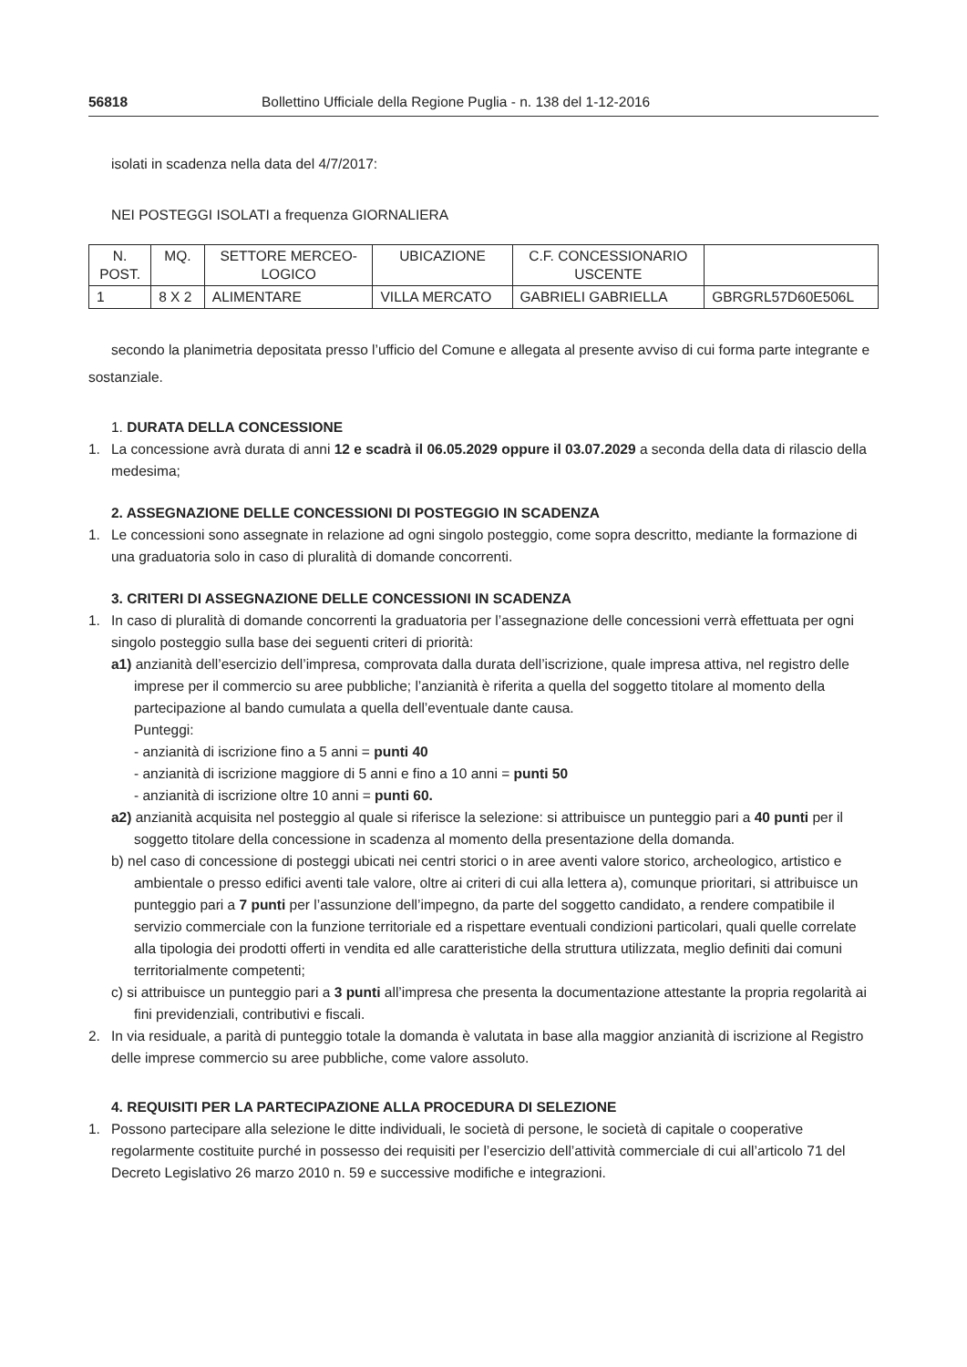56818 Bollettino Ufficiale della Regione Puglia - n. 138 del 1-12-2016
isolati in scadenza nella data del 4/7/2017:
NEI POSTEGGI ISOLATI a frequenza GIORNALIERA
| N. POST. | MQ. | SETTORE MERCEO- LOGICO | UBICAZIONE | C.F. CONCESSIONARIO USCENTE | |
| --- | --- | --- | --- | --- | --- |
| 1 | 8 X 2 | ALIMENTARE | VILLA MERCATO | GABRIELI GABRIELLA | GBRGRL57D60E506L |
secondo la planimetria depositata presso l’ufficio del Comune e allegata al presente avviso di cui forma parte integrante e sostanziale.
1. DURATA DELLA CONCESSIONE
1. La concessione avrà durata di anni 12 e scadrà il 06.05.2029 oppure il 03.07.2029 a seconda della data di rilascio della medesima;
2. ASSEGNAZIONE DELLE CONCESSIONI DI POSTEGGIO IN SCADENZA
1. Le concessioni sono assegnate in relazione ad ogni singolo posteggio, come sopra descritto, mediante la formazione di una graduatoria solo in caso di pluralità di domande concorrenti.
3. CRITERI DI ASSEGNAZIONE DELLE CONCESSIONI IN SCADENZA
1. In caso di pluralità di domande concorrenti la graduatoria per l’assegnazione delle concessioni verrà effettuata per ogni singolo posteggio sulla base dei seguenti criteri di priorità:
a1) anzianità dell’esercizio dell’impresa, comprovata dalla durata dell’iscrizione, quale impresa attiva, nel registro delle imprese per il commercio su aree pubbliche; l’anzianità è riferita a quella del soggetto titolare al momento della partecipazione al bando cumulata a quella dell’eventuale dante causa.
Punteggi:
- anzianità di iscrizione fino a 5 anni = punti 40
- anzianità di iscrizione maggiore di 5 anni e fino a 10 anni = punti 50
- anzianità di iscrizione oltre 10 anni = punti 60.
a2) anzianità acquisita nel posteggio al quale si riferisce la selezione: si attribuisce un punteggio pari a 40 punti per il soggetto titolare della concessione in scadenza al momento della presentazione della domanda.
b) nel caso di concessione di posteggi ubicati nei centri storici o in aree aventi valore storico, archeologico, artistico e ambientale o presso edifici aventi tale valore, oltre ai criteri di cui alla lettera a), comunque prioritari, si attribuisce un punteggio pari a 7 punti per l’assunzione dell’impegno, da parte del soggetto candidato, a rendere compatibile il servizio commerciale con la funzione territoriale ed a rispettare eventuali condizioni particolari, quali quelle correlate alla tipologia dei prodotti offerti in vendita ed alle caratteristiche della struttura utilizzata, meglio definiti dai comuni territorialmente competenti;
c) si attribuisce un punteggio pari a 3 punti all’impresa che presenta la documentazione attestante la propria regolarità ai fini previdenziali, contributivi e fiscali.
2. In via residuale, a parità di punteggio totale la domanda è valutata in base alla maggior anzianità di iscrizione al Registro delle imprese commercio su aree pubbliche, come valore assoluto.
4. REQUISITI PER LA PARTECIPAZIONE ALLA PROCEDURA DI SELEZIONE
1. Possono partecipare alla selezione le ditte individuali, le società di persone, le società di capitale o cooperative regolarmente costituite purché in possesso dei requisiti per l’esercizio dell’attività commerciale di cui all’articolo 71 del Decreto Legislativo 26 marzo 2010 n. 59 e successive modifiche e integrazioni.